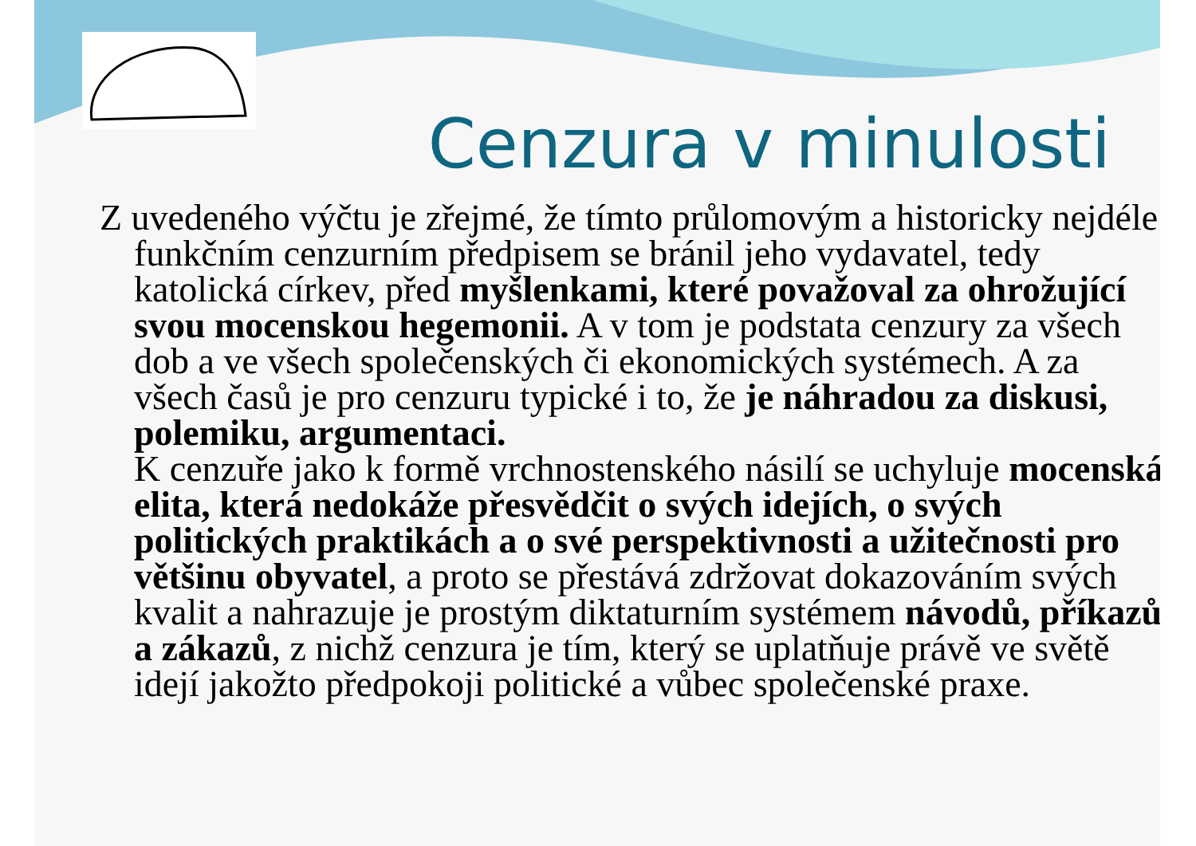Cenzura v minulosti
Z uvedeného výčtu je zřejmé, že tímto průlomovým a historicky nejdéle funkčním cenzurním předpisem se bránil jeho vydavatel, tedy katolická církev, před myšlenkami, které považoval za ohrožující svou mocenskou hegemonii. A v tom je podstata cenzury za všech dob a ve všech společenských či ekonomických systémech. A za všech časů je pro cenzuru typické i to, že je náhradou za diskusi, polemiku, argumentaci.
K cenzuře jako k formě vrchnostenského násilí se uchyluje mocenská elita, která nedokáže přesvědčit o svých idejích, o svých politických praktikách a o své perspektivnosti a užitečnosti pro většinu obyvatel, a proto se přestává zdržovat dokazováním svých kvalit a nahrazuje je prostým diktaturním systémem návodů, příkazů a zákazů, z nichž cenzura je tím, který se uplatňuje právě ve světě idejí jakožto předpokoji politické a vůbec společenské praxe.